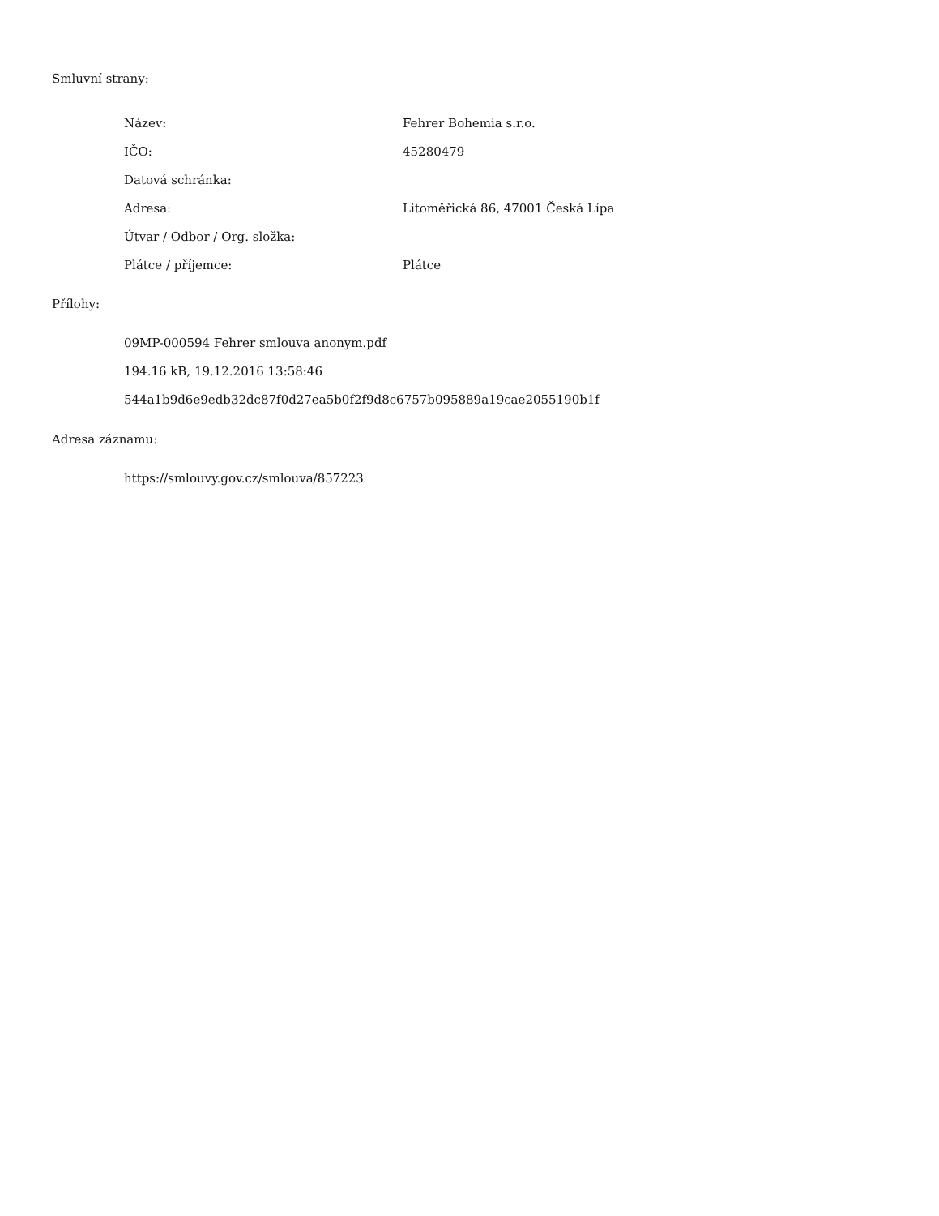Smluvní strany:
| Název: | Fehrer Bohemia s.r.o. |
| IČO: | 45280479 |
| Datová schránka: | |
| Adresa: | Litoměřická 86, 47001 Česká Lípa |
| Útvar / Odbor / Org. složka: | |
| Plátce / příjemce: | Plátce |
Přílohy:
09MP-000594 Fehrer smlouva anonym.pdf
194.16 kB, 19.12.2016 13:58:46
544a1b9d6e9edb32dc87f0d27ea5b0f2f9d8c6757b095889a19cae2055190b1f
Adresa záznamu:
https://smlouvy.gov.cz/smlouva/857223